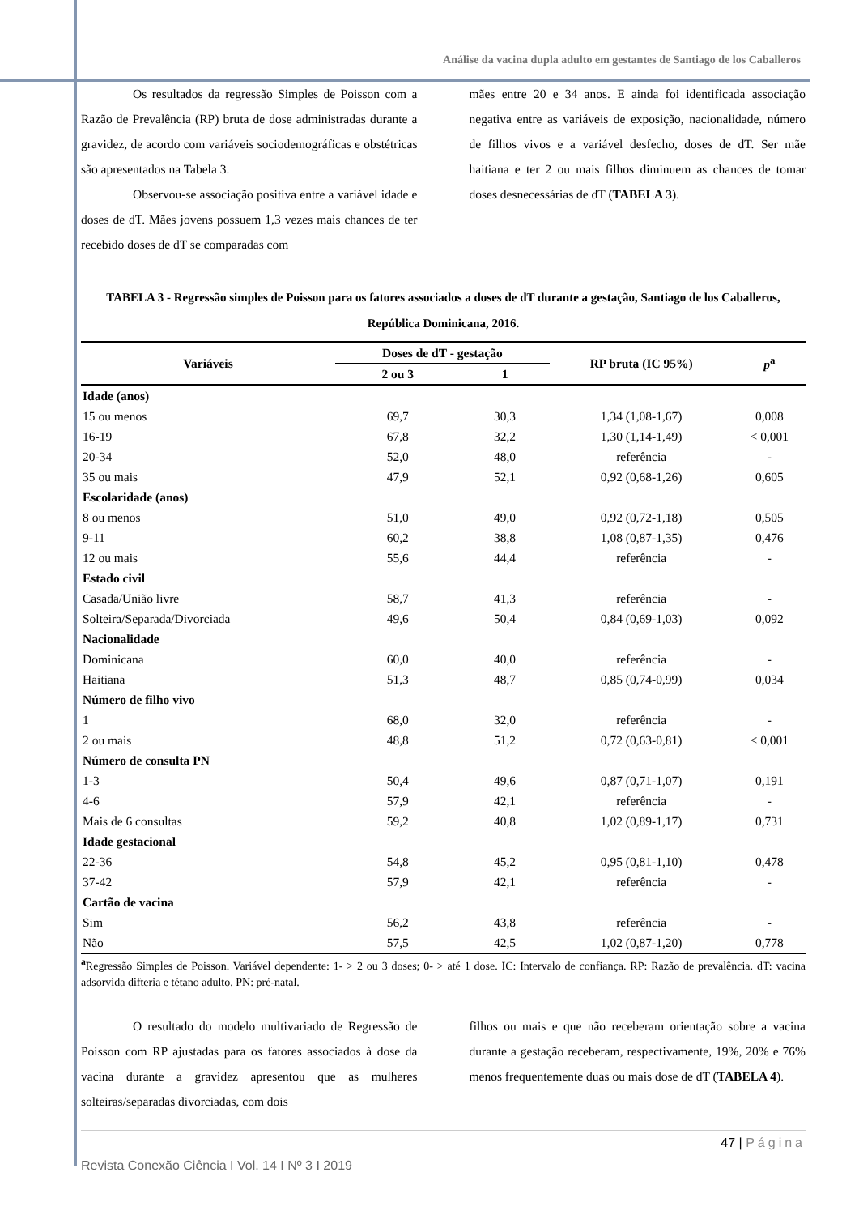Análise da vacina dupla adulto em gestantes de Santiago de los Caballeros
Os resultados da regressão Simples de Poisson com a Razão de Prevalência (RP) bruta de dose administradas durante a gravidez, de acordo com variáveis sociodemográficas e obstétricas são apresentados na Tabela 3.
Observou-se associação positiva entre a variável idade e doses de dT. Mães jovens possuem 1,3 vezes mais chances de ter recebido doses de dT se comparadas com
mães entre 20 e 34 anos. E ainda foi identificada associação negativa entre as variáveis de exposição, nacionalidade, número de filhos vivos e a variável desfecho, doses de dT. Ser mãe haitiana e ter 2 ou mais filhos diminuem as chances de tomar doses desnecessárias de dT (TABELA 3).
TABELA 3 - Regressão simples de Poisson para os fatores associados a doses de dT durante a gestação, Santiago de los Caballeros, República Dominicana, 2016.
| Variáveis | Doses de dT - gestação | | RP bruta (IC 95%) | p<sup>a</sup> |
| --- | --- | --- | --- | --- |
| | 2 ou 3 | 1 | | |
| Idade (anos) | | | | |
| 15 ou menos | 69,7 | 30,3 | 1,34 (1,08-1,67) | 0,008 |
| 16-19 | 67,8 | 32,2 | 1,30 (1,14-1,49) | < 0,001 |
| 20-34 | 52,0 | 48,0 | referência | - |
| 35 ou mais | 47,9 | 52,1 | 0,92 (0,68-1,26) | 0,605 |
| Escolaridade (anos) | | | | |
| 8 ou menos | 51,0 | 49,0 | 0,92 (0,72-1,18) | 0,505 |
| 9-11 | 60,2 | 38,8 | 1,08 (0,87-1,35) | 0,476 |
| 12 ou mais | 55,6 | 44,4 | referência | - |
| Estado civil | | | | |
| Casada/União livre | 58,7 | 41,3 | referência | - |
| Solteira/Separada/Divorciada | 49,6 | 50,4 | 0,84 (0,69-1,03) | 0,092 |
| Nacionalidade | | | | |
| Dominicana | 60,0 | 40,0 | referência | - |
| Haitiana | 51,3 | 48,7 | 0,85 (0,74-0,99) | 0,034 |
| Número de filho vivo | | | | |
| 1 | 68,0 | 32,0 | referência | - |
| 2 ou mais | 48,8 | 51,2 | 0,72 (0,63-0,81) | < 0,001 |
| Número de consulta PN | | | | |
| 1-3 | 50,4 | 49,6 | 0,87 (0,71-1,07) | 0,191 |
| 4-6 | 57,9 | 42,1 | referência | - |
| Mais de 6 consultas | 59,2 | 40,8 | 1,02 (0,89-1,17) | 0,731 |
| Idade gestacional | | | | |
| 22-36 | 54,8 | 45,2 | 0,95 (0,81-1,10) | 0,478 |
| 37-42 | 57,9 | 42,1 | referência | - |
| Cartão de vacina | | | | |
| Sim | 56,2 | 43,8 | referência | - |
| Não | 57,5 | 42,5 | 1,02 (0,87-1,20) | 0,778 |
<sup>a</sup> Regressão Simples de Poisson. Variável dependente: 1- > 2 ou 3 doses; 0- > até 1 dose. IC: Intervalo de confiança. RP: Razão de prevalência. dT: vacina adsorvida difteria e tétano adulto. PN: pré-natal.
O resultado do modelo multivariado de Regressão de Poisson com RP ajustadas para os fatores associados à dose da vacina durante a gravidez apresentou que as mulheres solteiras/separadas divorciadas, com dois
filhos ou mais e que não receberam orientação sobre a vacina durante a gestação receberam, respectivamente, 19%, 20% e 76% menos frequentemente duas ou mais dose de dT (TABELA 4).
47 | Página
Revista Conexão Ciência I Vol. 14 I Nº 3 I 2019